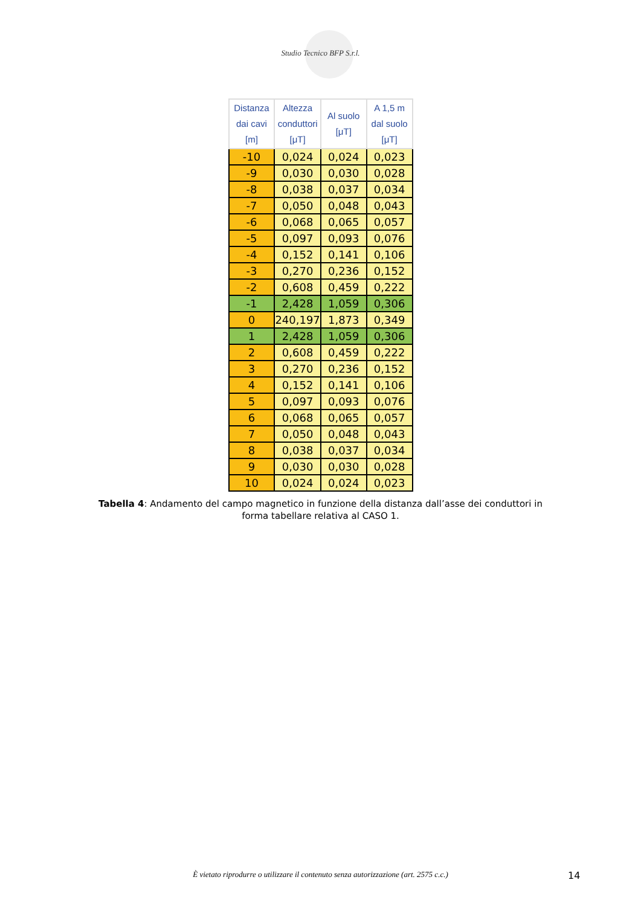Studio Tecnico BFP S.r.l.
| Distanza dai cavi [m] | Altezza conduttori [μT] | Al suolo [μT] | A 1,5 m dal suolo [μT] |
| --- | --- | --- | --- |
| -10 | 0,024 | 0,024 | 0,023 |
| -9 | 0,030 | 0,030 | 0,028 |
| -8 | 0,038 | 0,037 | 0,034 |
| -7 | 0,050 | 0,048 | 0,043 |
| -6 | 0,068 | 0,065 | 0,057 |
| -5 | 0,097 | 0,093 | 0,076 |
| -4 | 0,152 | 0,141 | 0,106 |
| -3 | 0,270 | 0,236 | 0,152 |
| -2 | 0,608 | 0,459 | 0,222 |
| -1 | 2,428 | 1,059 | 0,306 |
| 0 | 240,197 | 1,873 | 0,349 |
| 1 | 2,428 | 1,059 | 0,306 |
| 2 | 0,608 | 0,459 | 0,222 |
| 3 | 0,270 | 0,236 | 0,152 |
| 4 | 0,152 | 0,141 | 0,106 |
| 5 | 0,097 | 0,093 | 0,076 |
| 6 | 0,068 | 0,065 | 0,057 |
| 7 | 0,050 | 0,048 | 0,043 |
| 8 | 0,038 | 0,037 | 0,034 |
| 9 | 0,030 | 0,030 | 0,028 |
| 10 | 0,024 | 0,024 | 0,023 |
Tabella 4: Andamento del campo magnetico in funzione della distanza dall’asse dei conduttori in forma tabellare relativa al CASO 1.
È vietato riprodurre o utilizzare il contenuto senza autorizzazione (art. 2575 c.c.) 14